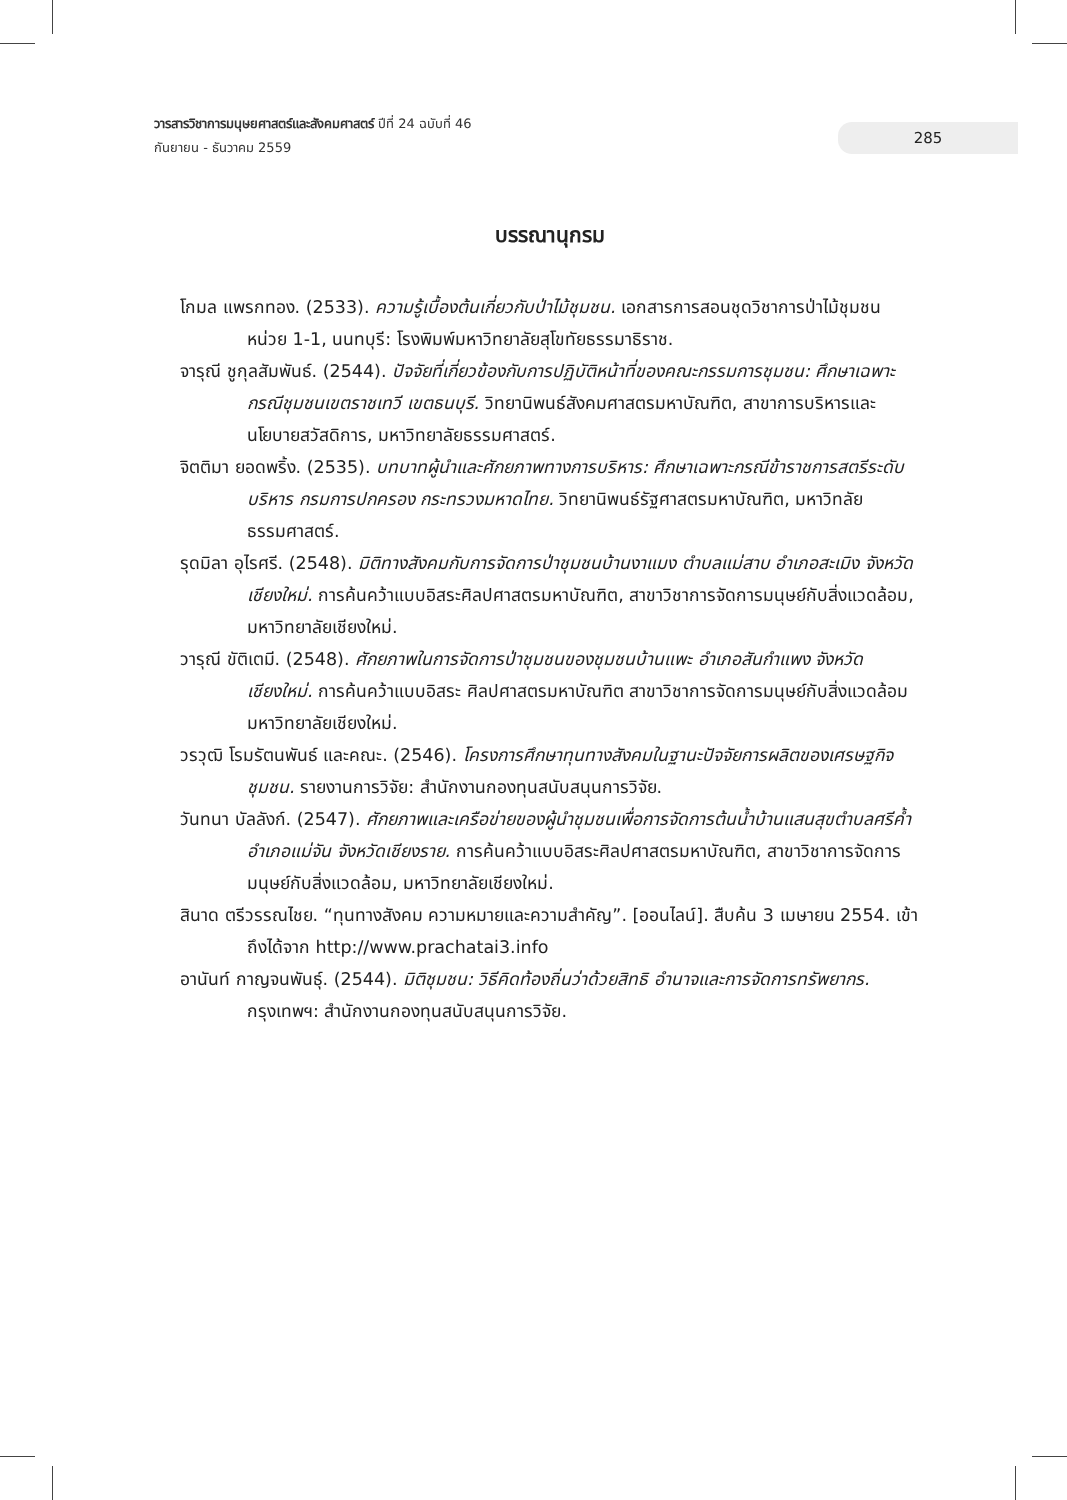วารสารวิชาการมนุษยศาสตร์และสังคมศาสตร์ ปีที่ 24 ฉบับที่ 46
กันยายน - ธันวาคม 2559
285
บรรณานุกรม
โกมล แพรกทอง. (2533). ความรู้เบื้องต้นเกี่ยวกับป่าไม้ชุมชน. เอกสารการสอนชุดวิชาการป่าไม้ชุมชนหน่วย 1-1, นนทบุรี: โรงพิมพ์มหาวิทยาลัยสุโขทัยธรรมาธิราช.
จารุณี ชูกุลสัมพันธ์. (2544). ปัจจัยที่เกี่ยวข้องกับการปฏิบัติหน้าที่ของคณะกรรมการชุมชน: ศึกษาเฉพาะกรณีชุมชนเขตราชเทวี เขตธนบุรี. วิทยานิพนธ์สังคมศาสตรมหาบัณฑิต, สาขาการบริหารและนโยบายสวัสดิการ, มหาวิทยาลัยธรรมศาสตร์.
จิตติมา ยอดพริ้ง. (2535). บทบาทผู้นำและศักยภาพทางการบริหาร: ศึกษาเฉพาะกรณีข้าราชการสตรีระดับบริหาร กรมการปกครอง กระทรวงมหาดไทย. วิทยานิพนธ์รัฐศาสตรมหาบัณฑิต, มหาวิทลัยธรรมศาสตร์.
รุดมิลา อุไรศรี. (2548). มิติทางสังคมกับการจัดการป่าชุมชนบ้านงาแมง ตำบลแม่สาบ อำเภอสะเมิง จังหวัดเชียงใหม่. การค้นคว้าแบบอิสระศิลปศาสตรมหาบัณฑิต, สาขาวิชาการจัดการมนุษย์กับสิ่งแวดล้อม, มหาวิทยาลัยเชียงใหม่.
วารุณี ขัติเตมี. (2548). ศักยภาพในการจัดการป่าชุมชนของชุมชนบ้านแพะ อำเภอสันกำแพง จังหวัดเชียงใหม่. การค้นคว้าแบบอิสระ ศิลปศาสตรมหาบัณฑิต สาขาวิชาการจัดการมนุษย์กับสิ่งแวดล้อม มหาวิทยาลัยเชียงใหม่.
วรวุฒิ โรมรัตนพันธ์ และคณะ. (2546). โครงการศึกษาทุนทางสังคมในฐานะปัจจัยการผลิตของเศรษฐกิจชุมชน. รายงานการวิจัย: สำนักงานกองทุนสนับสนุนการวิจัย.
วันทนา บัลลังก์. (2547). ศักยภาพและเครือข่ายของผู้นำชุมชนเพื่อการจัดการต้นน้ำบ้านแสนสุขตำบลศรีค้ำ อำเภอแม่จัน จังหวัดเชียงราย. การค้นคว้าแบบอิสระศิลปศาสตรมหาบัณฑิต, สาขาวิชาการจัดการมนุษย์กับสิ่งแวดล้อม, มหาวิทยาลัยเชียงใหม่.
สินาด ตรีวรรณไชย. “ทุนทางสังคม ความหมายและความสำคัญ”. [ออนไลน์]. สืบค้น 3 เมษายน 2554. เข้าถึงได้จาก http://www.prachatai3.info
อานันท์ กาญจนพันธุ์. (2544). มิติชุมชน: วิธีคิดท้องถิ่นว่าด้วยสิทธิ อำนาจและการจัดการทรัพยากร. กรุงเทพฯ: สำนักงานกองทุนสนับสนุนการวิจัย.